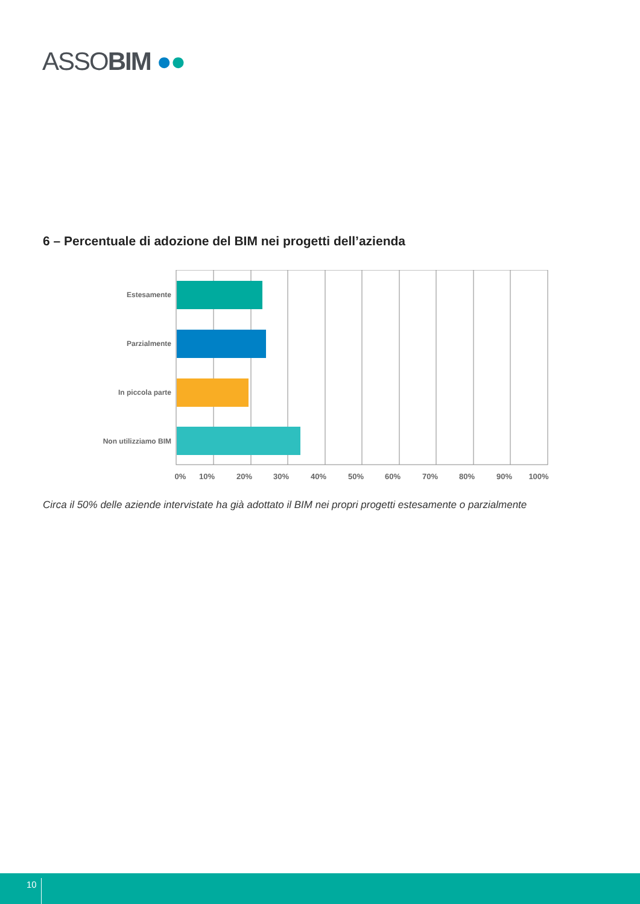ASSOBIM ●●
6 – Percentuale di adozione del BIM nei progetti dell’azienda
Estesamente
Parzialmente
In piccola parte
Non utilizziamo BIM
0%
10%
20%
30%
40%
50%
60%
70%
80%
90%
100%
Circa il 50% delle aziende intervistate ha già adottato il BIM nei propri progetti estesamente o parzialmente
10